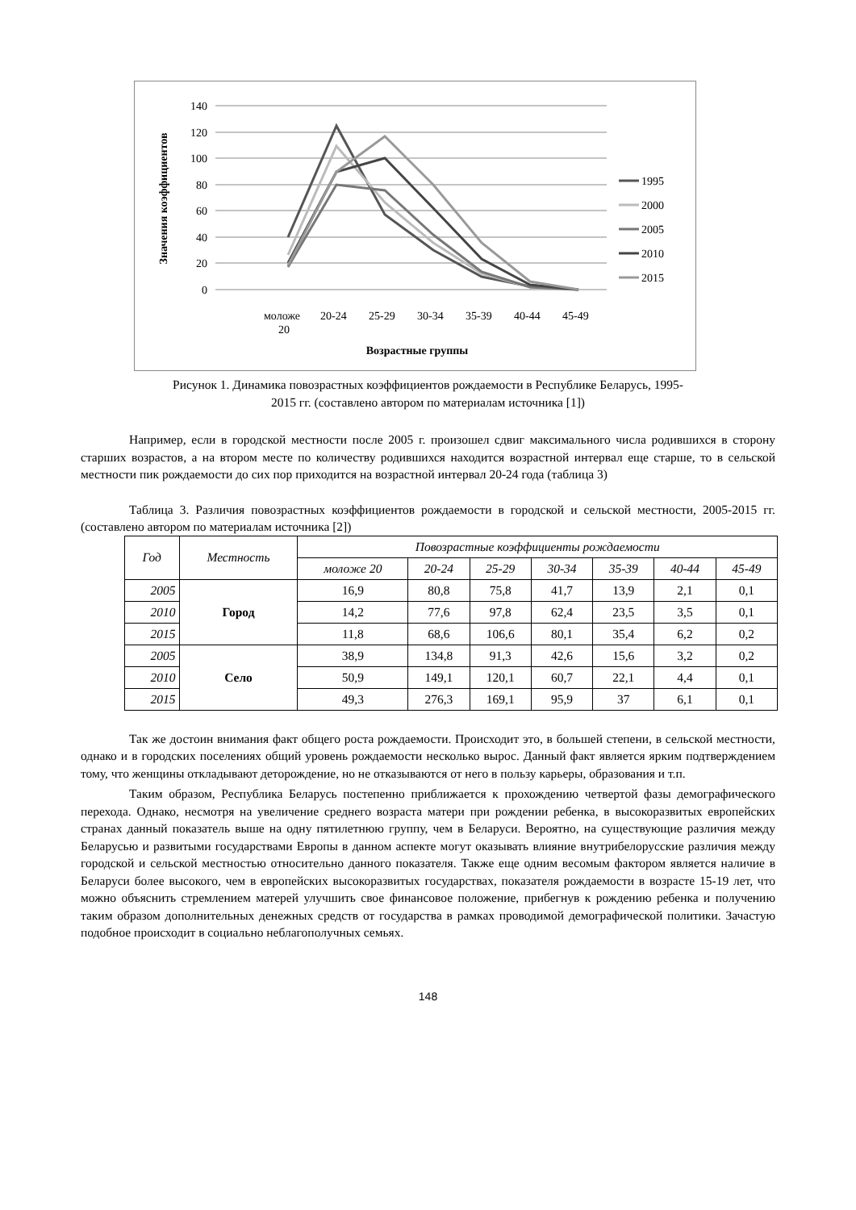140
120
100
80
60
40
20
0
Значения коэффициентов
моложе
20
20-24
25-29
30-34
35-39
40-44
45-49
Возрастные группы
1995
2000
2005
2010
2015
Рисунок 1. Динамика повозрастных коэффициентов рождаемости в Республике Беларусь, 1995-
2015 гг. (составлено автором по материалам источника [1])
Например, если в городской местности после 2005 г. произошел сдвиг максимального числа родившихся в сторону старших возрастов, а на втором месте по количеству родившихся находится возрастной интервал еще старше, то в сельской местности пик рождаемости до сих пор приходится на возрастной интервал 20-24 года (таблица 3)
Таблица 3. Различия повозрастных коэффициентов рождаемости в городской и сельской местности, 2005-2015 гг. (составлено автором по материалам источника [2])
| Год | Местность | Повозрастные коэффициенты рождаемости | | | | | | |
| --- | --- | --- | --- | --- | --- | --- | --- | --- |
| | | моложе 20 | 20-24 | 25-29 | 30-34 | 35-39 | 40-44 | 45-49 |
| 2005 | Город | 16,9 | 80,8 | 75,8 | 41,7 | 13,9 | 2,1 | 0,1 |
| 2010 | | 14,2 | 77,6 | 97,8 | 62,4 | 23,5 | 3,5 | 0,1 |
| 2015 | | 11,8 | 68,6 | 106,6 | 80,1 | 35,4 | 6,2 | 0,2 |
| 2005 | Село | 38,9 | 134,8 | 91,3 | 42,6 | 15,6 | 3,2 | 0,2 |
| 2010 | | 50,9 | 149,1 | 120,1 | 60,7 | 22,1 | 4,4 | 0,1 |
| 2015 | | 49,3 | 276,3 | 169,1 | 95,9 | 37 | 6,1 | 0,1 |
Так же достоин внимания факт общего роста рождаемости. Происходит это, в большей степени, в сельской местности, однако и в городских поселениях общий уровень рождаемости несколько вырос. Данный факт является ярким подтверждением тому, что женщины откладывают деторождение, но не отказываются от него в пользу карьеры, образования и т.п.
Таким образом, Республика Беларусь постепенно приближается к прохождению четвертой фазы демографического перехода. Однако, несмотря на увеличение среднего возраста матери при рождении ребенка, в высокоразвитых европейских странах данный показатель выше на одну пятилетнюю группу, чем в Беларуси. Вероятно, на существующие различия между Беларусью и развитыми государствами Европы в данном аспекте могут оказывать влияние внутрибелорусские различия между городской и сельской местностью относительно данного показателя. Также еще одним весомым фактором является наличие в Беларуси более высокого, чем в европейских высокоразвитых государствах, показателя рождаемости в возрасте 15-19 лет, что можно объяснить стремлением матерей улучшить свое финансовое положение, прибегнув к рождению ребенка и получению таким образом дополнительных денежных средств от государства в рамках проводимой демографической политики. Зачастую подобное происходит в социально неблагополучных семьях.
148